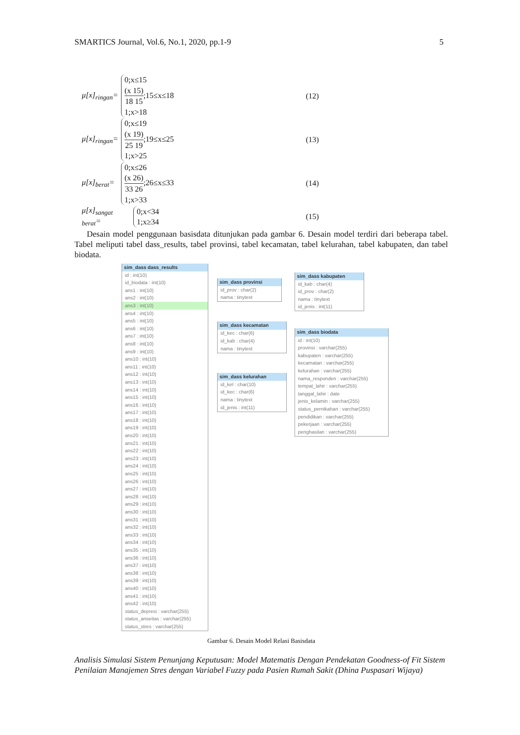SMARTICS Journal, Vol.6, No.1, 2020, pp.1-9 5
μ[x]<sub>ringan</sub>=
0;x≤15
(x 15) 18 15;15≤x≤18
1;x>18
(12)
μ[x]<sub>ringan</sub>=
0;x≤19
(x 19) 25 19;19≤x≤25
1;x>25
(13)
μ[x]<sub>berat</sub>=
0;x≤26
(x 26) 33 26;26≤x≤33
1;x>33
(14)
μ[x]<sub>sangat berat</sub>=
0;x<34
1;x≥34
(15)
Desain model penggunaan basisdata ditunjukan pada gambar 6. Desain model terdiri dari beberapa tabel. Tabel meliputi tabel dass_results, tabel provinsi, tabel kecamatan, tabel kelurahan, tabel kabupaten, dan tabel biodata.
sim_dass dass_results
id : int(10)
id_biodata : int(10)
ans1 : int(10)
ans2 : int(10)
ans3 : int(10)
ans4 : int(10)
ans5 : int(10)
ans6 : int(10)
ans7 : int(10)
ans8 : int(10)
ans9 : int(10)
ans10 : int(10)
ans11 : int(10)
ans12 : int(10)
ans13 : int(10)
ans14 : int(10)
ans15 : int(10)
ans16 : int(10)
ans17 : int(10)
ans18 : int(10)
ans19 : int(10)
ans20 : int(10)
ans21 : int(10)
ans22 : int(10)
ans23 : int(10)
ans24 : int(10)
ans25 : int(10)
ans26 : int(10)
ans27 : int(10)
ans28 : int(10)
ans29 : int(10)
ans30 : int(10)
ans31 : int(10)
ans32 : int(10)
ans33 : int(10)
ans34 : int(10)
ans35 : int(10)
ans36 : int(10)
ans37 : int(10)
ans38 : int(10)
ans39 : int(10)
ans40 : int(10)
ans41 : int(10)
ans42 : int(10)
status_depresi : varchar(255)
status_anseitas : varchar(255)
status_stres : varchar(255)
sim_dass provinsi
id_prov : char(2)
nama : tinytext
sim_dass kecamatan
id_kec : char(6)
id_kab : char(4)
nama : tinytext
sim_dass kelurahan
id_kel : char(10)
id_kec : char(6)
nama : tinytext
id_jenis : int(11)
sim_dass kabupaten
id_kab : char(4)
id_prov : char(2)
nama : tinytext
id_jenis : int(11)
sim_dass biodata
id : int(10)
provinsi : varchar(255)
kabupaten : varchar(255)
kecamatan : varchar(255)
kelurahan : varchar(255)
nama_responden : varchar(255)
tempat_lahir : varchar(255)
tanggal_lahir : date
jenis_kelamin : varchar(255)
status_pernikahan : varchar(255)
pendidikan : varchar(255)
pekerjaan : varchar(255)
penghasilan : varchar(255)
Gambar 6. Desain Model Relasi Basisdata
Analisis Simulasi Sistem Penunjang Keputusan: Model Matematis Dengan Pendekatan Goodness-of Fit Sistem Penilaian Manajemen Stres dengan Variabel Fuzzy pada Pasien Rumah Sakit (Dhina Puspasari Wijaya)